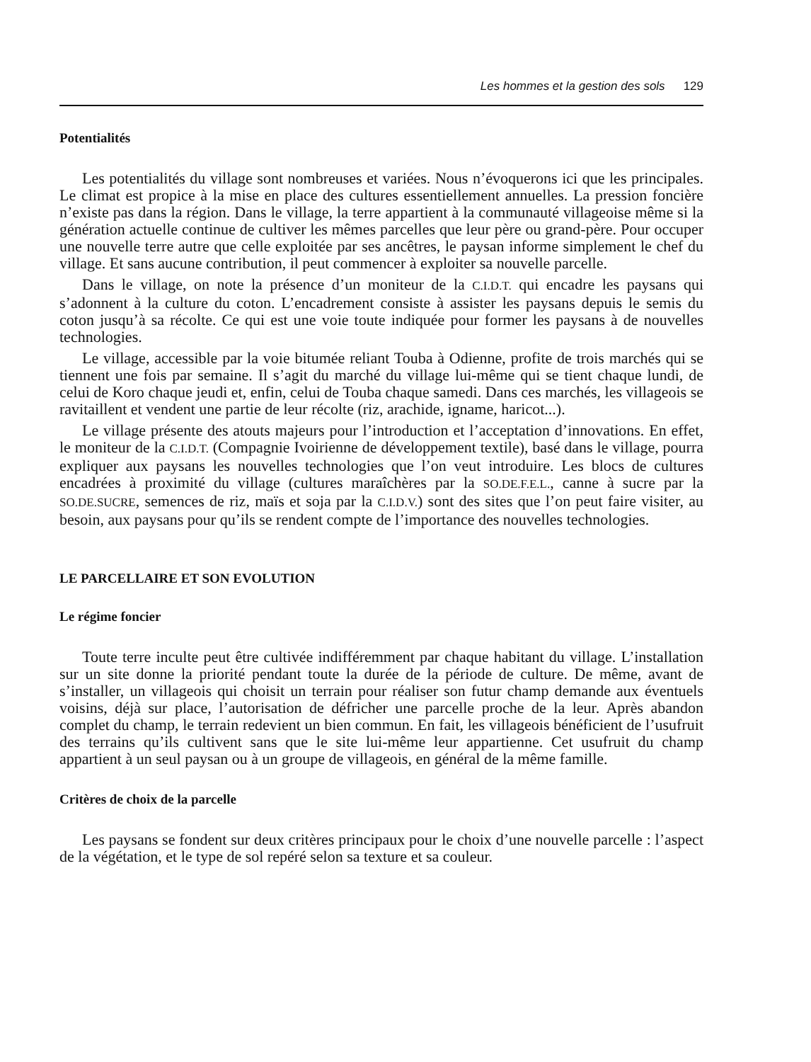Les hommes et la gestion des sols 129
Potentialités
Les potentialités du village sont nombreuses et variées. Nous n’évoquerons ici que les principales. Le climat est propice à la mise en place des cultures essentiellement annuelles. La pression foncière n’existe pas dans la région. Dans le village, la terre appartient à la communauté villageoise même si la génération actuelle continue de cultiver les mêmes parcelles que leur père ou grand-père. Pour occuper une nouvelle terre autre que celle exploitée par ses ancêtres, le paysan informe simplement le chef du village. Et sans aucune contribution, il peut commencer à exploiter sa nouvelle parcelle.
Dans le village, on note la présence d’un moniteur de la C.I.D.T. qui encadre les paysans qui s’adonnent à la culture du coton. L’encadrement consiste à assister les paysans depuis le semis du coton jusqu’à sa récolte. Ce qui est une voie toute indiquée pour former les paysans à de nouvelles technologies.
Le village, accessible par la voie bitumée reliant Touba à Odienne, profite de trois marchés qui se tiennent une fois par semaine. Il s’agit du marché du village lui-même qui se tient chaque lundi, de celui de Koro chaque jeudi et, enfin, celui de Touba chaque samedi. Dans ces marchés, les villageois se ravitaillent et vendent une partie de leur récolte (riz, arachide, igname, haricot...).
Le village présente des atouts majeurs pour l’introduction et l’acceptation d’innovations. En effet, le moniteur de la C.I.D.T. (Compagnie Ivoirienne de développement textile), basé dans le village, pourra expliquer aux paysans les nouvelles technologies que l’on veut introduire. Les blocs de cultures encadrées à proximité du village (cultures maraîchères par la SO.DE.F.E.L., canne à sucre par la SO.DE.SUCRE, semences de riz, maïs et soja par la C.I.D.V.) sont des sites que l’on peut faire visiter, au besoin, aux paysans pour qu’ils se rendent compte de l’importance des nouvelles technologies.
LE PARCELLAIRE ET SON EVOLUTION
Le régime foncier
Toute terre inculte peut être cultivée indifféremment par chaque habitant du village. L’installation sur un site donne la priorité pendant toute la durée de la période de culture. De même, avant de s’installer, un villageois qui choisit un terrain pour réaliser son futur champ demande aux éventuels voisins, déjà sur place, l’autorisation de défricher une parcelle proche de la leur. Après abandon complet du champ, le terrain redevient un bien commun. En fait, les villageois bénéficient de l’usufruit des terrains qu’ils cultivent sans que le site lui-même leur appartienne. Cet usufruit du champ appartient à un seul paysan ou à un groupe de villageois, en général de la même famille.
Critères de choix de la parcelle
Les paysans se fondent sur deux critères principaux pour le choix d’une nouvelle parcelle : l’aspect de la végétation, et le type de sol repéré selon sa texture et sa couleur.